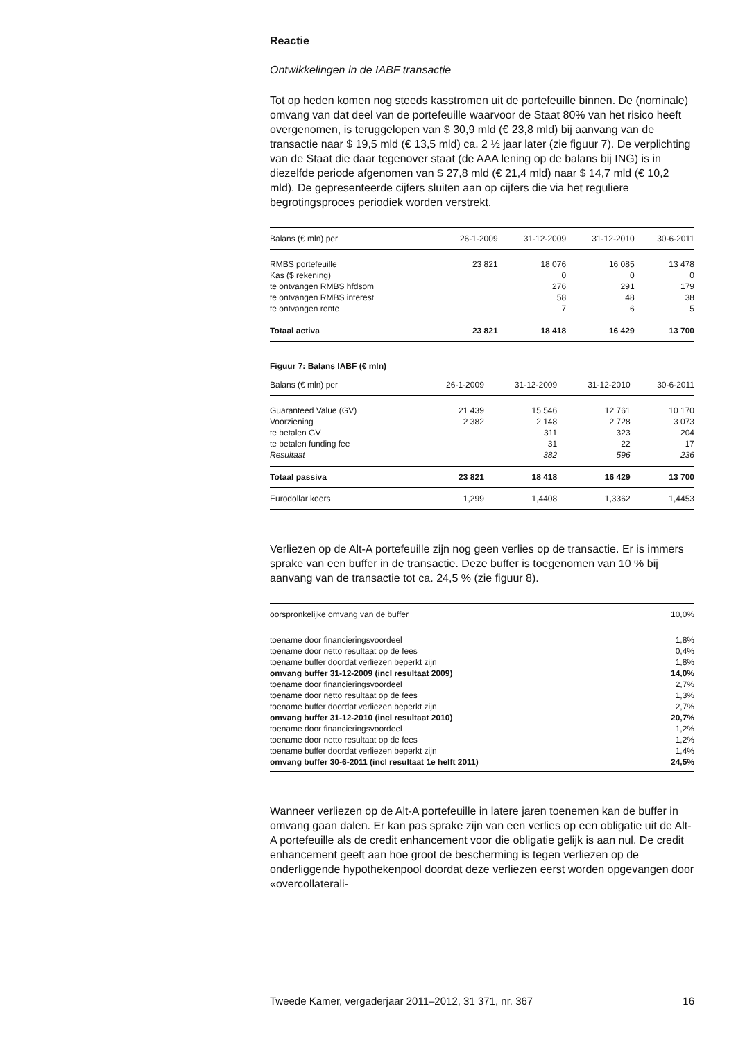Reactie
Ontwikkelingen in de IABF transactie
Tot op heden komen nog steeds kasstromen uit de portefeuille binnen. De (nominale) omvang van dat deel van de portefeuille waarvoor de Staat 80% van het risico heeft overgenomen, is teruggelopen van $ 30,9 mld (€ 23,8 mld) bij aanvang van de transactie naar $ 19,5 mld (€ 13,5 mld) ca. 2 ½ jaar later (zie figuur 7). De verplichting van de Staat die daar tegenover staat (de AAA lening op de balans bij ING) is in diezelfde periode afgenomen van $ 27,8 mld (€ 21,4 mld) naar $ 14,7 mld (€ 10,2 mld). De gepresenteerde cijfers sluiten aan op cijfers die via het reguliere begrotingsproces periodiek worden verstrekt.
| Balans (€ mln) per | 26-1-2009 | 31-12-2009 | 31-12-2010 | 30-6-2011 |
| --- | --- | --- | --- | --- |
| RMBS portefeuille | 23 821 | 18 076 | 16 085 | 13 478 |
| Kas ($ rekening) | | 0 | 0 | 0 |
| te ontvangen RMBS hfdsom | | 276 | 291 | 179 |
| te ontvangen RMBS interest | | 58 | 48 | 38 |
| te ontvangen rente | | 7 | 6 | 5 |
| Totaal activa | 23 821 | 18 418 | 16 429 | 13 700 |
Figuur 7: Balans IABF (€ mln)
| Balans (€ mln) per | 26-1-2009 | 31-12-2009 | 31-12-2010 | 30-6-2011 |
| --- | --- | --- | --- | --- |
| Guaranteed Value (GV) | 21 439 | 15 546 | 12 761 | 10 170 |
| Voorziening | 2 382 | 2 148 | 2 728 | 3 073 |
| te betalen GV | | 311 | 323 | 204 |
| te betalen funding fee | | 31 | 22 | 17 |
| Resultaat | | 382 | 596 | 236 |
| Totaal passiva | 23 821 | 18 418 | 16 429 | 13 700 |
| Eurodollar koers | 1,299 | 1,4408 | 1,3362 | 1,4453 |
Verliezen op de Alt-A portefeuille zijn nog geen verlies op de transactie. Er is immers sprake van een buffer in de transactie. Deze buffer is toegenomen van 10 % bij aanvang van de transactie tot ca. 24,5 % (zie figuur 8).
| oorspronkelijke omvang van de buffer | 10,0% |
| --- | --- |
| toename door financieringsvoordeel | 1,8% |
| toename door netto resultaat op de fees | 0,4% |
| toename buffer doordat verliezen beperkt zijn | 1,8% |
| omvang buffer 31-12-2009 (incl resultaat 2009) | 14,0% |
| toename door financieringsvoordeel | 2,7% |
| toename door netto resultaat op de fees | 1,3% |
| toename buffer doordat verliezen beperkt zijn | 2,7% |
| omvang buffer 31-12-2010 (incl resultaat 2010) | 20,7% |
| toename door financieringsvoordeel | 1,2% |
| toename door netto resultaat op de fees | 1,2% |
| toename buffer doordat verliezen beperkt zijn | 1,4% |
| omvang buffer 30-6-2011 (incl resultaat 1e helft 2011) | 24,5% |
Wanneer verliezen op de Alt-A portefeuille in latere jaren toenemen kan de buffer in omvang gaan dalen. Er kan pas sprake zijn van een verlies op een obligatie uit de Alt-A portefeuille als de credit enhancement voor die obligatie gelijk is aan nul. De credit enhancement geeft aan hoe groot de bescherming is tegen verliezen op de onderliggende hypothekenpool doordat deze verliezen eerst worden opgevangen door «overcollaterali-
Tweede Kamer, vergaderjaar 2011–2012, 31 371, nr. 367 16